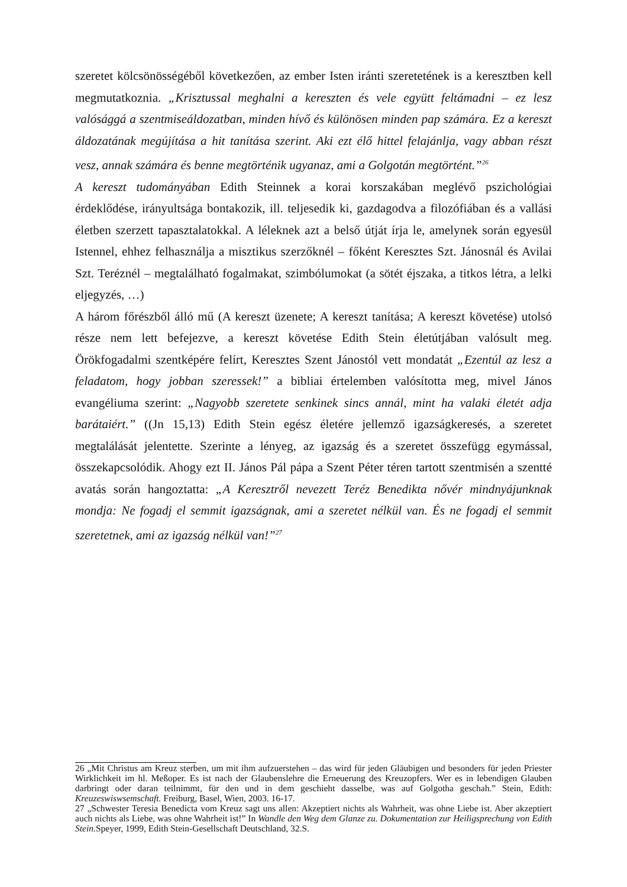szeretet kölcsönösségéből következően, az ember Isten iránti szeretetének is a keresztben kell megmutatkoznia. „Krisztussal meghalni a kereszten és vele együtt feltámadni – ez lesz valósággá a szentmiseáldozatban, minden hívő és különösen minden pap számára. Ez a kereszt áldozatának megújítása a hit tanítása szerint. Aki ezt élő hittel felajánlja, vagy abban részt vesz, annak számára és benne megtörténik ugyanaz, ami a Golgotán megtörtént.”<sup>26</sup>
A kereszt tudományában Edith Steinnek a korai korszakában meglévő pszichológiai érdeklődése, irányultsága bontakozik, ill. teljesedik ki, gazdagodva a filozófiában és a vallási életben szerzett tapasztalatokkal. A léleknek azt a belső útját írja le, amelynek során egyesül Istennel, ehhez felhasználja a misztikus szerzőknél – főként Keresztes Szt. Jánosnál és Avilai Szt. Teréznél – megtalálható fogalmakat, szimbólumokat (a sötét éjszaka, a titkos létra, a lelki eljegyzés, …)
A három főrészből álló mű (A kereszt üzenete; A kereszt tanítása; A kereszt követése) utolsó része nem lett befejezve, a kereszt követése Edith Stein életútjában valósult meg. Örökfogadalmi szentképére felírt, Keresztes Szent Jánostól vett mondatát „Ezentúl az lesz a feladatom, hogy jobban szeressek!” a bibliai értelemben valósította meg, mivel János evangéliuma szerint: „Nagyobb szeretete senkinek sincs annál, mint ha valaki életét adja barátaiért.” ((Jn 15,13) Edith Stein egész életére jellemző igazságkeresés, a szeretet megtalálását jelentette. Szerinte a lényeg, az igazság és a szeretet összefügg egymással, összekapcsolódik. Ahogy ezt II. János Pál pápa a Szent Péter téren tartott szentmisén a szentté avatás során hangoztatta: „A Keresztről nevezett Teréz Benedikta nővér mindnyájunknak mondja: Ne fogadj el semmit igazságnak, ami a szeretet nélkül van. És ne fogadj el semmit szeretetnek, ami az igazság nélkül van!”<sup>27</sup>
26 „Mit Christus am Kreuz sterben, um mit ihm aufzuerstehen – das wird für jeden Gläubigen und besonders für jeden Priester Wirklichkeit im hl. Meßoper. Es ist nach der Glaubenslehre die Erneuerung des Kreuzopfers. Wer es in lebendigen Glauben darbringt oder daran teilnimmt, für den und in dem geschieht dasselbe, was auf Golgotha geschah.” Stein, Edith: Kreuzeswiswsemschaft. Freiburg, Basel, Wien, 2003. 16-17.
27 „Schwester Teresia Benedicta vom Kreuz sagt uns allen: Akzeptiert nichts als Wahrheit, was ohne Liebe ist. Aber akzeptiert auch nichts als Liebe, was ohne Wahrheit ist!” In Wandle den Weg dem Glanze zu. Dokumentation zur Heiligsprechung von Edith Stein. Speyer, 1999, Edith Stein-Gesellschaft Deutschland, 32.S.